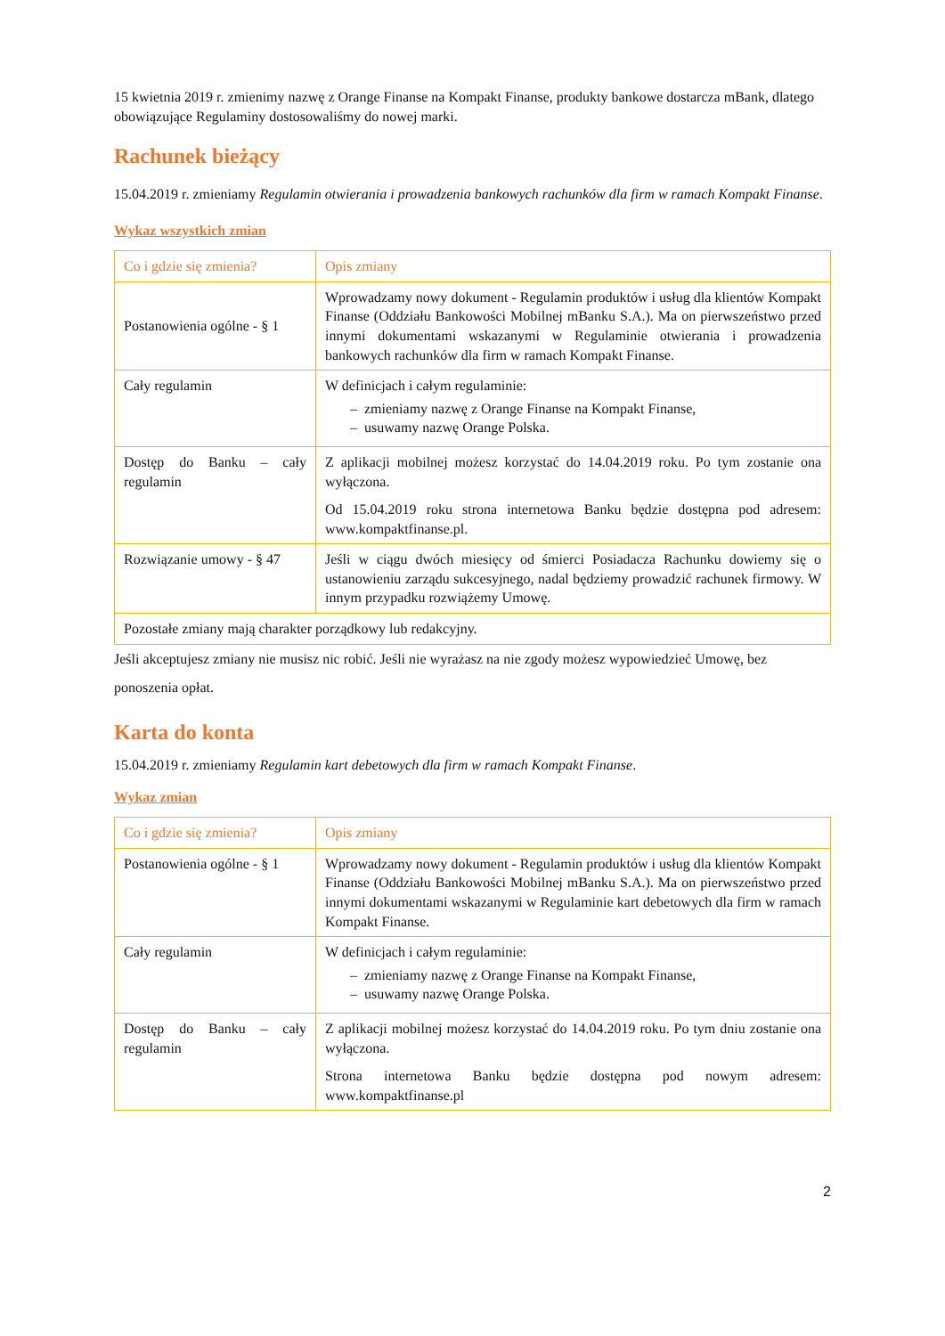15 kwietnia 2019 r. zmienimy nazwę z Orange Finanse na Kompakt Finanse, produkty bankowe dostarcza mBank, dlatego obowiązujące Regulaminy dostosowaliśmy do nowej marki.
Rachunek bieżący
15.04.2019 r. zmieniamy Regulamin otwierania i prowadzenia bankowych rachunków dla firm w ramach Kompakt Finanse.
Wykaz wszystkich zmian
| Co i gdzie się zmienia? | Opis zmiany |
| --- | --- |
| Postanowienia ogólne - § 1 | Wprowadzamy nowy dokument - Regulamin produktów i usług dla klientów Kompakt Finanse (Oddziału Bankowości Mobilnej mBanku S.A.). Ma on pierwszeństwo przed innymi dokumentami wskazanymi w Regulaminie otwierania i prowadzenia bankowych rachunków dla firm w ramach Kompakt Finanse. |
| Cały regulamin | W definicjach i całym regulaminie: – zmieniamy nazwę z Orange Finanse na Kompakt Finanse, – usuwamy nazwę Orange Polska. |
| Dostęp do Banku – cały regulamin | Z aplikacji mobilnej możesz korzystać do 14.04.2019 roku. Po tym zostanie ona wyłączona. Od 15.04.2019 roku strona internetowa Banku będzie dostępna pod adresem: www.kompaktfinanse.pl. |
| Rozwiązanie umowy - § 47 | Jeśli w ciągu dwóch miesięcy od śmierci Posiadacza Rachunku dowiemy się o ustanowieniu zarządu sukcesyjnego, nadal będziemy prowadzić rachunek firmowy. W innym przypadku rozwiążemy Umowę. |
| Pozostałe zmiany mają charakter porządkowy lub redakcyjny. | |
Jeśli akceptujesz zmiany nie musisz nic robić. Jeśli nie wyrażasz na nie zgody możesz wypowiedzieć Umowę, bez ponoszenia opłat.
Karta do konta
15.04.2019 r. zmieniamy Regulamin kart debetowych dla firm w ramach Kompakt Finanse.
Wykaz zmian
| Co i gdzie się zmienia? | Opis zmiany |
| --- | --- |
| Postanowienia ogólne - § 1 | Wprowadzamy nowy dokument - Regulamin produktów i usług dla klientów Kompakt Finanse (Oddziału Bankowości Mobilnej mBanku S.A.). Ma on pierwszeństwo przed innymi dokumentami wskazanymi w Regulaminie kart debetowych dla firm w ramach Kompakt Finanse. |
| Cały regulamin | W definicjach i całym regulaminie: – zmieniamy nazwę z Orange Finanse na Kompakt Finanse, – usuwamy nazwę Orange Polska. |
| Dostęp do Banku – cały regulamin | Z aplikacji mobilnej możesz korzystać do 14.04.2019 roku. Po tym dniu zostanie ona wyłączona. Strona internetowa Banku będzie dostępna pod nowym adresem: www.kompaktfinanse.pl |
2